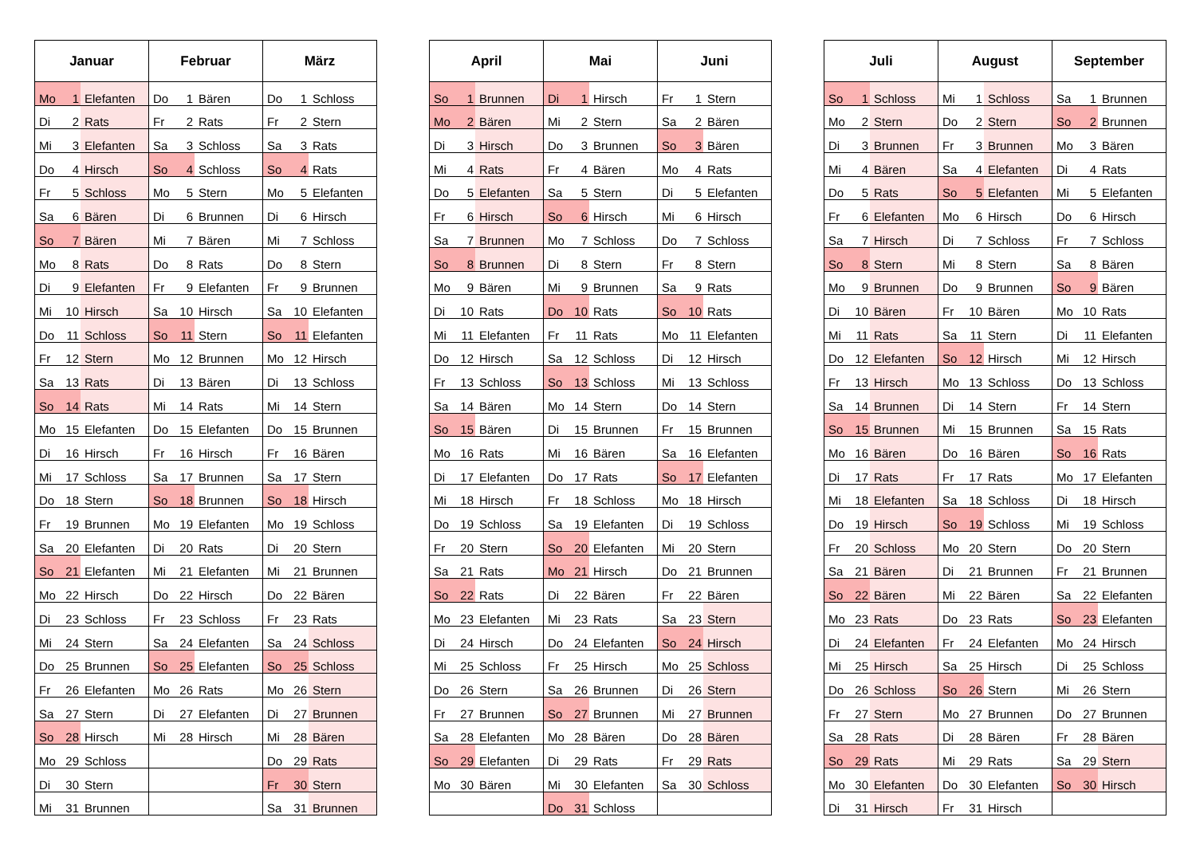| Januar | | | Februar | | | März | | |
| --- | --- | --- | --- | --- | --- | --- | --- | --- |
| Mo | 1 | Elefanten | Do | 1 | Bären | Do | 1 | Schloss |
| Di | 2 | Rats | Fr | 2 | Rats | Fr | 2 | Stern |
| Mi | 3 | Elefanten | Sa | 3 | Schloss | Sa | 3 | Rats |
| Do | 4 | Hirsch | So | 4 | Schloss | So | 4 | Rats |
| Fr | 5 | Schloss | Mo | 5 | Stern | Mo | 5 | Elefanten |
| Sa | 6 | Bären | Di | 6 | Brunnen | Di | 6 | Hirsch |
| So | 7 | Bären | Mi | 7 | Bären | Mi | 7 | Schloss |
| Mo | 8 | Rats | Do | 8 | Rats | Do | 8 | Stern |
| Di | 9 | Elefanten | Fr | 9 | Elefanten | Fr | 9 | Brunnen |
| Mi | 10 | Hirsch | Sa | 10 | Hirsch | Sa | 10 | Elefanten |
| Do | 11 | Schloss | So | 11 | Stern | So | 11 | Elefanten |
| Fr | 12 | Stern | Mo | 12 | Brunnen | Mo | 12 | Hirsch |
| Sa | 13 | Rats | Di | 13 | Bären | Di | 13 | Schloss |
| So | 14 | Rats | Mi | 14 | Rats | Mi | 14 | Stern |
| Mo | 15 | Elefanten | Do | 15 | Elefanten | Do | 15 | Brunnen |
| Di | 16 | Hirsch | Fr | 16 | Hirsch | Fr | 16 | Bären |
| Mi | 17 | Schloss | Sa | 17 | Brunnen | Sa | 17 | Stern |
| Do | 18 | Stern | So | 18 | Brunnen | So | 18 | Hirsch |
| Fr | 19 | Brunnen | Mo | 19 | Elefanten | Mo | 19 | Schloss |
| Sa | 20 | Elefanten | Di | 20 | Rats | Di | 20 | Stern |
| So | 21 | Elefanten | Mi | 21 | Elefanten | Mi | 21 | Brunnen |
| Mo | 22 | Hirsch | Do | 22 | Hirsch | Do | 22 | Bären |
| Di | 23 | Schloss | Fr | 23 | Schloss | Fr | 23 | Rats |
| Mi | 24 | Stern | Sa | 24 | Elefanten | Sa | 24 | Schloss |
| Do | 25 | Brunnen | So | 25 | Elefanten | So | 25 | Schloss |
| Fr | 26 | Elefanten | Mo | 26 | Rats | Mo | 26 | Stern |
| Sa | 27 | Stern | Di | 27 | Elefanten | Di | 27 | Brunnen |
| So | 28 | Hirsch | Mi | 28 | Hirsch | Mi | 28 | Bären |
| Mo | 29 | Schloss | | | | Do | 29 | Rats |
| Di | 30 | Stern | | | | Fr | 30 | Stern |
| Mi | 31 | Brunnen | | | | Sa | 31 | Brunnen |
| April | | | Mai | | | Juni | | |
| --- | --- | --- | --- | --- | --- | --- | --- | --- |
| So | 1 | Brunnen | Di | 1 | Hirsch | Fr | 1 | Stern |
| Mo | 2 | Bären | Mi | 2 | Stern | Sa | 2 | Bären |
| Di | 3 | Hirsch | Do | 3 | Brunnen | So | 3 | Bären |
| Mi | 4 | Rats | Fr | 4 | Bären | Mo | 4 | Rats |
| Do | 5 | Elefanten | Sa | 5 | Stern | Di | 5 | Elefanten |
| Fr | 6 | Hirsch | So | 6 | Hirsch | Mi | 6 | Hirsch |
| Sa | 7 | Brunnen | Mo | 7 | Schloss | Do | 7 | Schloss |
| So | 8 | Brunnen | Di | 8 | Stern | Fr | 8 | Stern |
| Mo | 9 | Bären | Mi | 9 | Brunnen | Sa | 9 | Rats |
| Di | 10 | Rats | Do | 10 | Rats | So | 10 | Rats |
| Mi | 11 | Elefanten | Fr | 11 | Rats | Mo | 11 | Elefanten |
| Do | 12 | Hirsch | Sa | 12 | Schloss | Di | 12 | Hirsch |
| Fr | 13 | Schloss | So | 13 | Schloss | Mi | 13 | Schloss |
| Sa | 14 | Bären | Mo | 14 | Stern | Do | 14 | Stern |
| So | 15 | Bären | Di | 15 | Brunnen | Fr | 15 | Brunnen |
| Mo | 16 | Rats | Mi | 16 | Bären | Sa | 16 | Elefanten |
| Di | 17 | Elefanten | Do | 17 | Rats | So | 17 | Elefanten |
| Mi | 18 | Hirsch | Fr | 18 | Schloss | Mo | 18 | Hirsch |
| Do | 19 | Schloss | Sa | 19 | Elefanten | Di | 19 | Schloss |
| Fr | 20 | Stern | So | 20 | Elefanten | Mi | 20 | Stern |
| Sa | 21 | Rats | Mo | 21 | Hirsch | Do | 21 | Brunnen |
| So | 22 | Rats | Di | 22 | Bären | Fr | 22 | Bären |
| Mo | 23 | Elefanten | Mi | 23 | Rats | Sa | 23 | Stern |
| Di | 24 | Hirsch | Do | 24 | Elefanten | So | 24 | Hirsch |
| Mi | 25 | Schloss | Fr | 25 | Hirsch | Mo | 25 | Schloss |
| Do | 26 | Stern | Sa | 26 | Brunnen | Di | 26 | Stern |
| Fr | 27 | Brunnen | So | 27 | Brunnen | Mi | 27 | Brunnen |
| Sa | 28 | Elefanten | Mo | 28 | Bären | Do | 28 | Bären |
| So | 29 | Elefanten | Di | 29 | Rats | Fr | 29 | Rats |
| Mo | 30 | Bären | Mi | 30 | Elefanten | Sa | 30 | Schloss |
| | | | Do | 31 | Schloss | | | |
| Juli | | | August | | | September | | |
| --- | --- | --- | --- | --- | --- | --- | --- | --- |
| So | 1 | Schloss | Mi | 1 | Schloss | Sa | 1 | Brunnen |
| Mo | 2 | Stern | Do | 2 | Stern | So | 2 | Brunnen |
| Di | 3 | Brunnen | Fr | 3 | Brunnen | Mo | 3 | Bären |
| Mi | 4 | Bären | Sa | 4 | Elefanten | Di | 4 | Rats |
| Do | 5 | Rats | So | 5 | Elefanten | Mi | 5 | Elefanten |
| Fr | 6 | Elefanten | Mo | 6 | Hirsch | Do | 6 | Hirsch |
| Sa | 7 | Hirsch | Di | 7 | Schloss | Fr | 7 | Schloss |
| So | 8 | Stern | Mi | 8 | Stern | Sa | 8 | Bären |
| Mo | 9 | Brunnen | Do | 9 | Brunnen | So | 9 | Bären |
| Di | 10 | Bären | Fr | 10 | Bären | Mo | 10 | Rats |
| Mi | 11 | Rats | Sa | 11 | Stern | Di | 11 | Elefanten |
| Do | 12 | Elefanten | So | 12 | Hirsch | Mi | 12 | Hirsch |
| Fr | 13 | Hirsch | Mo | 13 | Schloss | Do | 13 | Schloss |
| Sa | 14 | Brunnen | Di | 14 | Stern | Fr | 14 | Stern |
| So | 15 | Brunnen | Mi | 15 | Brunnen | Sa | 15 | Rats |
| Mo | 16 | Bären | Do | 16 | Bären | So | 16 | Rats |
| Di | 17 | Rats | Fr | 17 | Rats | Mo | 17 | Elefanten |
| Mi | 18 | Elefanten | Sa | 18 | Schloss | Di | 18 | Hirsch |
| Do | 19 | Hirsch | So | 19 | Schloss | Mi | 19 | Schloss |
| Fr | 20 | Schloss | Mo | 20 | Stern | Do | 20 | Stern |
| Sa | 21 | Bären | Di | 21 | Brunnen | Fr | 21 | Brunnen |
| So | 22 | Bären | Mi | 22 | Bären | Sa | 22 | Elefanten |
| Mo | 23 | Rats | Do | 23 | Rats | So | 23 | Elefanten |
| Di | 24 | Elefanten | Fr | 24 | Elefanten | Mo | 24 | Hirsch |
| Mi | 25 | Hirsch | Sa | 25 | Hirsch | Di | 25 | Schloss |
| Do | 26 | Schloss | So | 26 | Stern | Mi | 26 | Stern |
| Fr | 27 | Stern | Mo | 27 | Brunnen | Do | 27 | Brunnen |
| Sa | 28 | Rats | Di | 28 | Bären | Fr | 28 | Bären |
| So | 29 | Rats | Mi | 29 | Rats | Sa | 29 | Stern |
| Mo | 30 | Elefanten | Do | 30 | Elefanten | So | 30 | Hirsch |
| Di | 31 | Hirsch | Fr | 31 | Hirsch | | | |